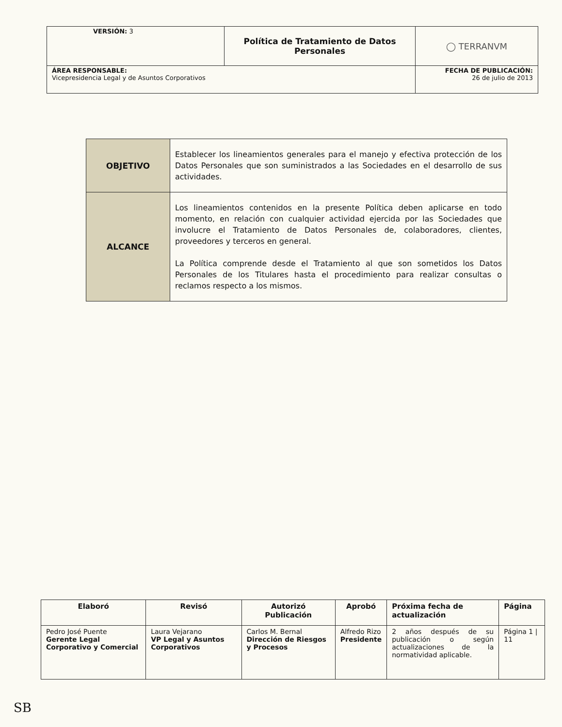| VERSIÓN: 3 | Política de Tratamiento de Datos Personales | ◯ TERRANVM |
| ÁREA RESPONSABLE: Vicepresidencia Legal y de Asuntos Corporativos | | FECHA DE PUBLICACIÓN: 26 de julio de 2013 |
| OBJETIVO | Establecer los lineamientos generales para el manejo y efectiva protección de los Datos Personales que son suministrados a las Sociedades en el desarrollo de sus actividades. |
| ALCANCE | Los lineamientos contenidos en la presente Política deben aplicarse en todo momento, en relación con cualquier actividad ejercida por las Sociedades que involucre el Tratamiento de Datos Personales de, colaboradores, clientes, proveedores y terceros en general. La Política comprende desde el Tratamiento al que son sometidos los Datos Personales de los Titulares hasta el procedimiento para realizar consultas o reclamos respecto a los mismos. |
| Elaboró | Revisó | Autorizó Publicación | Aprobó | Próxima fecha de actualización | Página |
| --- | --- | --- | --- | --- | --- |
| Pedro José Puente Gerente Legal Corporativo y Comercial | Laura Vejarano VP Legal y Asuntos Corporativos | Carlos M. Bernal Dirección de Riesgos y Procesos | Alfredo Rizo Presidente | 2 años después de su publicación o según actualizaciones de la normatividad aplicable. | Página 1 / 11 |
SB